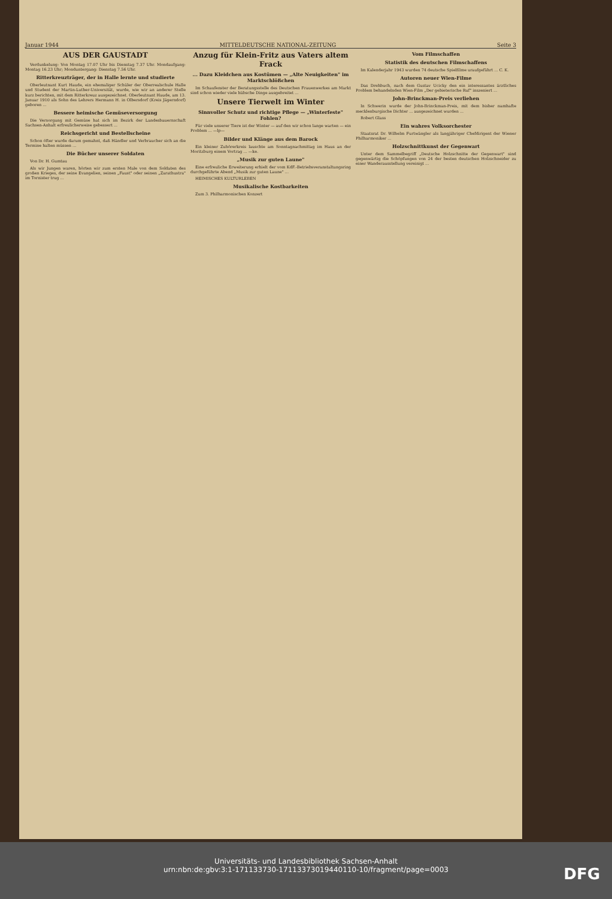Januar 1944 MITTELDEUTSCHE NATIONAL-ZEITUNG Seite 3
AUS DER GAUSTADT
Verdunkelung: Von Montag 17.07 Uhr bis Dienstag 7.37 Uhr. Mondaufgang: Montag 16.23 Uhr; Monduntergang: Dienstag 7.56 Uhr.
Ritterkreuzträger, der in Halle lernte und studierte
Oberleutnant Kurt Haude, ein ehemaliger Schüler der Oberrealschule Halle und Student der Martin-Luther-Universität, wurde, wie wir an anderer Stelle kurz berichten, mit dem Ritterkreuz ausgezeichnet. Oberleutnant Haude, am 13. Januar 1910 als Sohn des Lehrers Hermann H. in Olbersdorf (Kreis Jägerndorf) geboren ...
Bessere heimische Gemüseversorgung
Die Versorgung mit Gemüse hat sich im Bezirk der Landesbauernschaft Sachsen-Anhalt erfreulicherweise gebessert ...
Reichsgericht und Bestellscheine
Schon öfter wurde darum gemahnt, daß Händler und Verbraucher sich an die Termine halten müssen ...
Die Bücher unserer Soldaten
Von Dr. H. Gumtau
Als wir Jungen waren, hörten wir zum ersten Male von dem Soldaten des großen Krieges, der seine Evangelien, seinen „Faust" oder seinen „Zarathustra" im Tornister trug ...
Anzug für Klein-Fritz aus Vaters altem Frack
... Dazu Kleidchen aus Kostümen — „Alte Neuigkeiten" im Marktschlößchen
Im Schaufenster der Beratungsstelle des Deutschen Frauenwerkes am Markt sind schon wieder viele hübsche Dinge ausgebreitet ...
Unsere Tierwelt im Winter
Sinnvoller Schutz und richtige Pflege — „Winterfeste" Fohlen?
Für viele unserer Tiere ist der Winter — auf den wir schon lange warten — ein Problem ... —lp—
Bilder und Klänge aus dem Barock
Ein kleiner Zuhörerkreis lauschte am Sonntagnachmittag im Haus an der Moritzburg einem Vortrag ... —ke.
„Musik zur guten Laune"
Eine erfreuliche Erweiterung erhielt der vom KdF.-Betriebsveranstaltungsring durchgeführte Abend „Musik zur guten Laune" ...
HEIMISCHES KULTURLEBEN
Musikalische Kostbarkeiten
Zum 3. Philharmonischen Konzert
Vom Filmschaffen
Statistik des deutschen Filmschaffens
Im Kalenderjahr 1943 wurden 74 deutsche Spielfilme uraufgeführt ... C. K.
Autoren neuer Wien-Filme
Das Drehbuch, nach dem Gustav Ucicky den ein interessantes ärztliches Problem behandelnden Wien-Film „Der gebieterische Ruf" inszeniert ...
John-Brinckman-Preis verliehen
In Schwerin wurde der John-Brinckman-Preis, mit dem bisher namhafte mecklenburgische Dichter ... ausgezeichnet wurden ...
Robert Glass
Ein wahres Volksorchester
Staatsrat Dr. Wilhelm Furtwängler als langjähriger Chefdirigent der Wiener Philharmoniker ...
Holzschnittkunst der Gegenwart
Unter dem Sammelbegriff „Deutsche Holzschnitte der Gegenwart" sind gegenwärtig die Schöpfungen von 24 der besten deutschen Holzschneider zu einer Wanderausstellung vereinigt ...
Universitäts- und Landesbibliothek Sachsen-Anhalt
urn:nbn:de:gbv:3:1-171133730-17113373019440110-10/fragment/page=0003
DFG